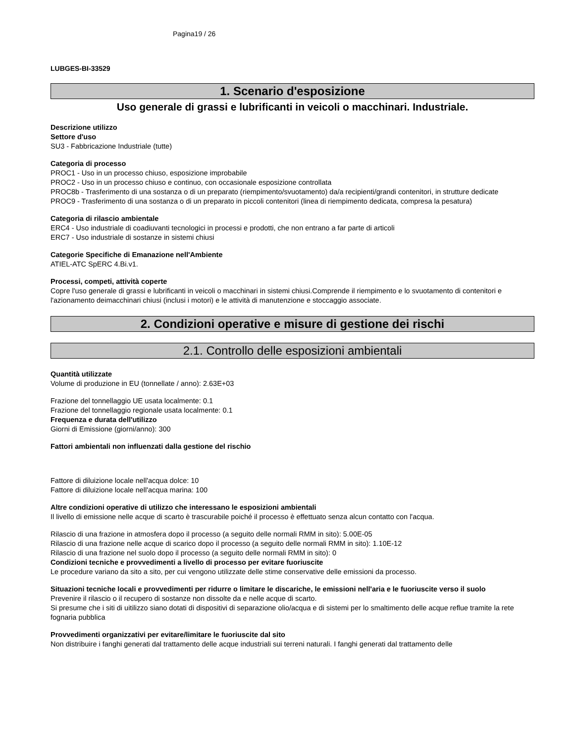Pagina19 / 26
LUBGES-BI-33529
1. Scenario d'esposizione
Uso generale di grassi e lubrificanti in veicoli o macchinari. Industriale.
Descrizione utilizzo
Settore d'uso
SU3 - Fabbricazione Industriale (tutte)
Categoria di processo
PROC1 - Uso in un processo chiuso, esposizione improbabile
PROC2 - Uso in un processo chiuso e continuo, con occasionale esposizione controllata
PROC8b - Trasferimento di una sostanza o di un preparato (riempimento/svuotamento) da/a recipienti/grandi contenitori, in strutture dedicate
PROC9 - Trasferimento di una sostanza o di un preparato in piccoli contenitori (linea di riempimento dedicata, compresa la pesatura)
Categoria di rilascio ambientale
ERC4 - Uso industriale di coadiuvanti tecnologici in processi e prodotti, che non entrano a far parte di articoli
ERC7 - Uso industriale di sostanze in sistemi chiusi
Categorie Specifiche di Emanazione nell'Ambiente
ATIEL-ATC SpERC 4.Bi.v1.
Processi, competi, attività coperte
Copre l'uso generale di grassi e lubrificanti in veicoli o macchinari in sistemi chiusi.Comprende il riempimento e lo svuotamento di contenitori e l'azionamento deimacchinari chiusi (inclusi i motori) e le attività di manutenzione e stoccaggio associate.
2. Condizioni operative e misure di gestione dei rischi
2.1. Controllo delle esposizioni ambientali
Quantità utilizzate
Volume di produzione in EU (tonnellate / anno): 2.63E+03
Frazione del tonnellaggio UE usata localmente: 0.1
Frazione del tonnellaggio regionale usata localmente: 0.1
Frequenza e durata dell'utilizzo
Giorni di Emissione (giorni/anno): 300
Fattori ambientali non influenzati dalla gestione del rischio
Fattore di diluizione locale nell'acqua dolce: 10
Fattore di diluizione locale nell'acqua marina: 100
Altre condizioni operative di utilizzo che interessano le esposizioni ambientali
Il livello di emissione nelle acque di scarto è trascurabile poiché il processo è effettuato senza alcun contatto con l'acqua.
Rilascio di una frazione in atmosfera dopo il processo (a seguito delle normali RMM in sito): 5.00E-05
Rilascio di una frazione nelle acque di scarico dopo il processo (a seguito delle normali RMM in sito): 1.10E-12
Rilascio di una frazione nel suolo dopo il processo (a seguito delle normali RMM in sito): 0
Condizioni tecniche e provvedimenti a livello di processo per evitare fuoriuscite
Le procedure variano da sito a sito, per cui vengono utilizzate delle stime conservative delle emissioni da processo.
Situazioni tecniche locali e provvedimenti per ridurre o limitare le discariche, le emissioni nell'aria e le fuoriuscite verso il suolo
Prevenire il rilascio o il recupero di sostanze non dissolte da e nelle acque di scarto.
Si presume che i siti di uitilizzo siano dotati di dispositivi di separazione olio/acqua e di sistemi per lo smaltimento delle acque reflue tramite la rete fognaria pubblica
Provvedimenti organizzativi per evitare/limitare le fuoriuscite dal sito
Non distribuire i fanghi generati dal trattamento delle acque industriali sui terreni naturali. I fanghi generati dal trattamento delle